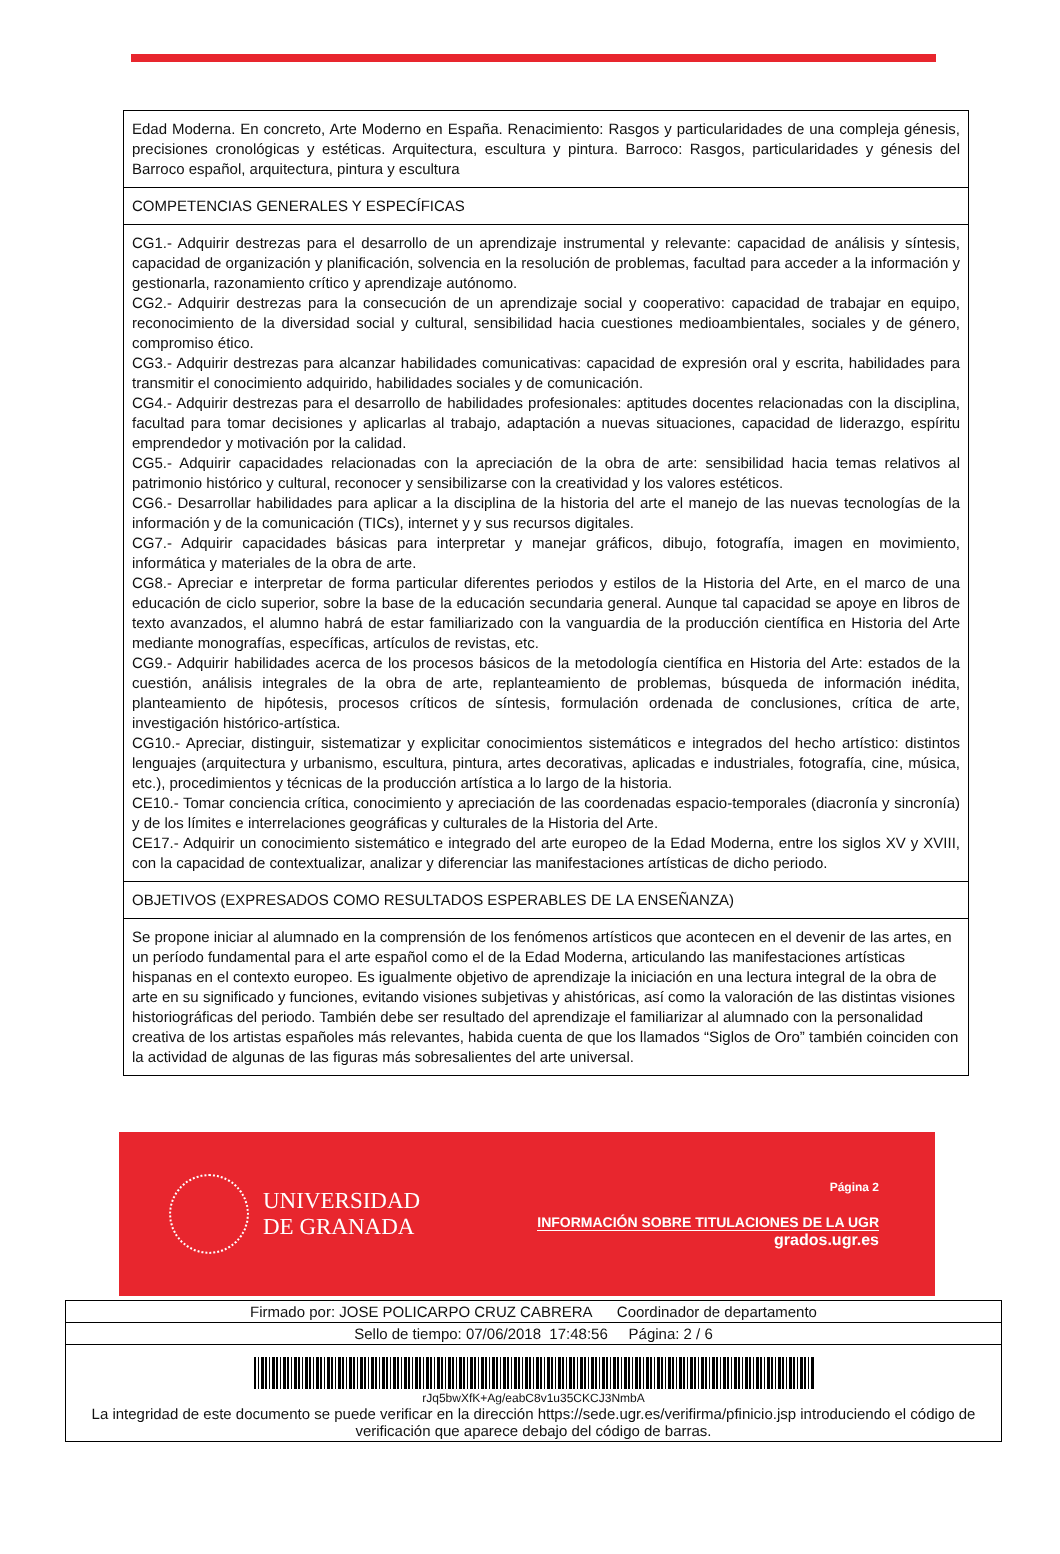| Edad Moderna. En concreto, Arte Moderno en España. Renacimiento: Rasgos y particularidades de una compleja génesis, precisiones cronológicas y estéticas. Arquitectura, escultura y pintura. Barroco: Rasgos, particularidades y génesis del Barroco español, arquitectura, pintura y escultura |
| COMPETENCIAS GENERALES Y ESPECÍFICAS |
| CG1.- Adquirir destrezas para el desarrollo de un aprendizaje instrumental y relevante: capacidad de análisis y síntesis, capacidad de organización y planificación, solvencia en la resolución de problemas, facultad para acceder a la información y gestionarla, razonamiento crítico y aprendizaje autónomo. CG2.- Adquirir destrezas para la consecución de un aprendizaje social y cooperativo: capacidad de trabajar en equipo, reconocimiento de la diversidad social y cultural, sensibilidad hacia cuestiones medioambientales, sociales y de género, compromiso ético. CG3.- Adquirir destrezas para alcanzar habilidades comunicativas: capacidad de expresión oral y escrita, habilidades para transmitir el conocimiento adquirido, habilidades sociales y de comunicación. CG4.- Adquirir destrezas para el desarrollo de habilidades profesionales: aptitudes docentes relacionadas con la disciplina, facultad para tomar decisiones y aplicarlas al trabajo, adaptación a nuevas situaciones, capacidad de liderazgo, espíritu emprendedor y motivación por la calidad. CG5.- Adquirir capacidades relacionadas con la apreciación de la obra de arte: sensibilidad hacia temas relativos al patrimonio histórico y cultural, reconocer y sensibilizarse con la creatividad y los valores estéticos. CG6.- Desarrollar habilidades para aplicar a la disciplina de la historia del arte el manejo de las nuevas tecnologías de la información y de la comunicación (TICs), internet y y sus recursos digitales. CG7.- Adquirir capacidades básicas para interpretar y manejar gráficos, dibujo, fotografía, imagen en movimiento, informática y materiales de la obra de arte. CG8.- Apreciar e interpretar de forma particular diferentes periodos y estilos de la Historia del Arte, en el marco de una educación de ciclo superior, sobre la base de la educación secundaria general. Aunque tal capacidad se apoye en libros de texto avanzados, el alumno habrá de estar familiarizado con la vanguardia de la producción científica en Historia del Arte mediante monografías, específicas, artículos de revistas, etc. CG9.- Adquirir habilidades acerca de los procesos básicos de la metodología científica en Historia del Arte: estados de la cuestión, análisis integrales de la obra de arte, replanteamiento de problemas, búsqueda de información inédita, planteamiento de hipótesis, procesos críticos de síntesis, formulación ordenada de conclusiones, crítica de arte, investigación histórico-artística. CG10.- Apreciar, distinguir, sistematizar y explicitar conocimientos sistemáticos e integrados del hecho artístico: distintos lenguajes (arquitectura y urbanismo, escultura, pintura, artes decorativas, aplicadas e industriales, fotografía, cine, música, etc.), procedimientos y técnicas de la producción artística a lo largo de la historia. CE10.- Tomar conciencia crítica, conocimiento y apreciación de las coordenadas espacio-temporales (diacronía y sincronía) y de los límites e interrelaciones geográficas y culturales de la Historia del Arte. CE17.- Adquirir un conocimiento sistemático e integrado del arte europeo de la Edad Moderna, entre los siglos XV y XVIII, con la capacidad de contextualizar, analizar y diferenciar las manifestaciones artísticas de dicho periodo. |
| OBJETIVOS (EXPRESADOS COMO RESULTADOS ESPERABLES DE LA ENSEÑANZA) |
| Se propone iniciar al alumnado en la comprensión de los fenómenos artísticos que acontecen en el devenir de las artes, en un período fundamental para el arte español como el de la Edad Moderna, articulando las manifestaciones artísticas hispanas en el contexto europeo. Es igualmente objetivo de aprendizaje la iniciación en una lectura integral de la obra de arte en su significado y funciones, evitando visiones subjetivas y ahistóricas, así como la valoración de las distintas visiones historiográficas del periodo. También debe ser resultado del aprendizaje el familiarizar al alumnado con la personalidad creativa de los artistas españoles más relevantes, habida cuenta de que los llamados “Siglos de Oro” también coinciden con la actividad de algunas de las figuras más sobresalientes del arte universal. |
UNIVERSIDAD
DE GRANADA
Página 2
INFORMACIÓN SOBRE TITULACIONES DE LA UGR
grados.ugr.es
| Firmado por: JOSE POLICARPO CRUZ CABRERA Coordinador de departamento |
| Sello de tiempo: 07/06/2018 17:48:56 Página: 2 / 6 |
| rJq5bwXfK+Ag/eabC8v1u35CKCJ3NmbA La integridad de este documento se puede verificar en la dirección https://sede.ugr.es/verifirma/pfinicio.jsp introduciendo el código de verificación que aparece debajo del código de barras. |